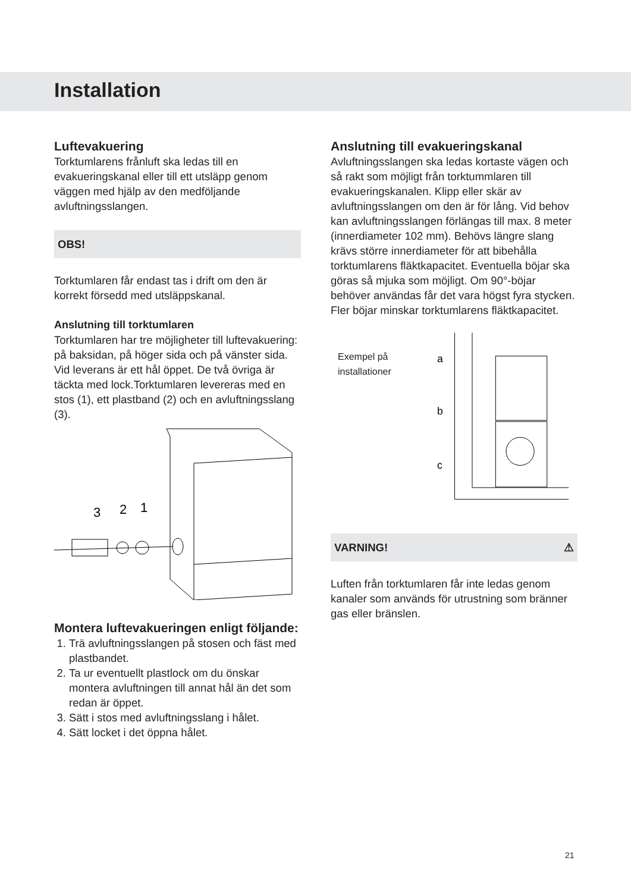Installation
Luftevakuering
Torktumlarens frånluft ska ledas till en evakueringskanal eller till ett utsläpp genom väggen med hjälp av den medföljande avluftningsslangen.
OBS!
Torktumlaren får endast tas i drift om den är korrekt försedd med utsläppskanal.
Anslutning till torktumlaren
Torktumlaren har tre möjligheter till luftevakuering: på baksidan, på höger sida och på vänster sida. Vid leverans är ett hål öppet. De två övriga är täckta med lock.Torktumlaren levereras med en stos (1), ett plastband (2) och en avluftningsslang (3).
3
2
1
Montera luftevakueringen enligt följande:
1. Trä avluftningsslangen på stosen och fäst med plastbandet.
2. Ta ur eventuellt plastlock om du önskar montera avluftningen till annat hål än det som redan är öppet.
3. Sätt i stos med avluftningsslang i hålet.
4. Sätt locket i det öppna hålet.
Anslutning till evakueringskanal
Avluftningsslangen ska ledas kortaste vägen och så rakt som möjligt från torktummlaren till evakueringskanalen. Klipp eller skär av avluftningsslangen om den är för lång. Vid behov kan avluftningsslangen förlängas till max. 8 meter (innerdiameter 102 mm). Behövs längre slang krävs större innerdiameter för att bibehålla torktumlarens fläktkapacitet. Eventuella böjar ska göras så mjuka som möjligt. Om 90°-böjar behöver användas får det vara högst fyra stycken. Fler böjar minskar torktumlarens fläktkapacitet.
Exempel på installationer
a
b
c
VARNING! ⚠
Luften från torktumlaren får inte ledas genom kanaler som används för utrustning som bränner gas eller bränslen.
21